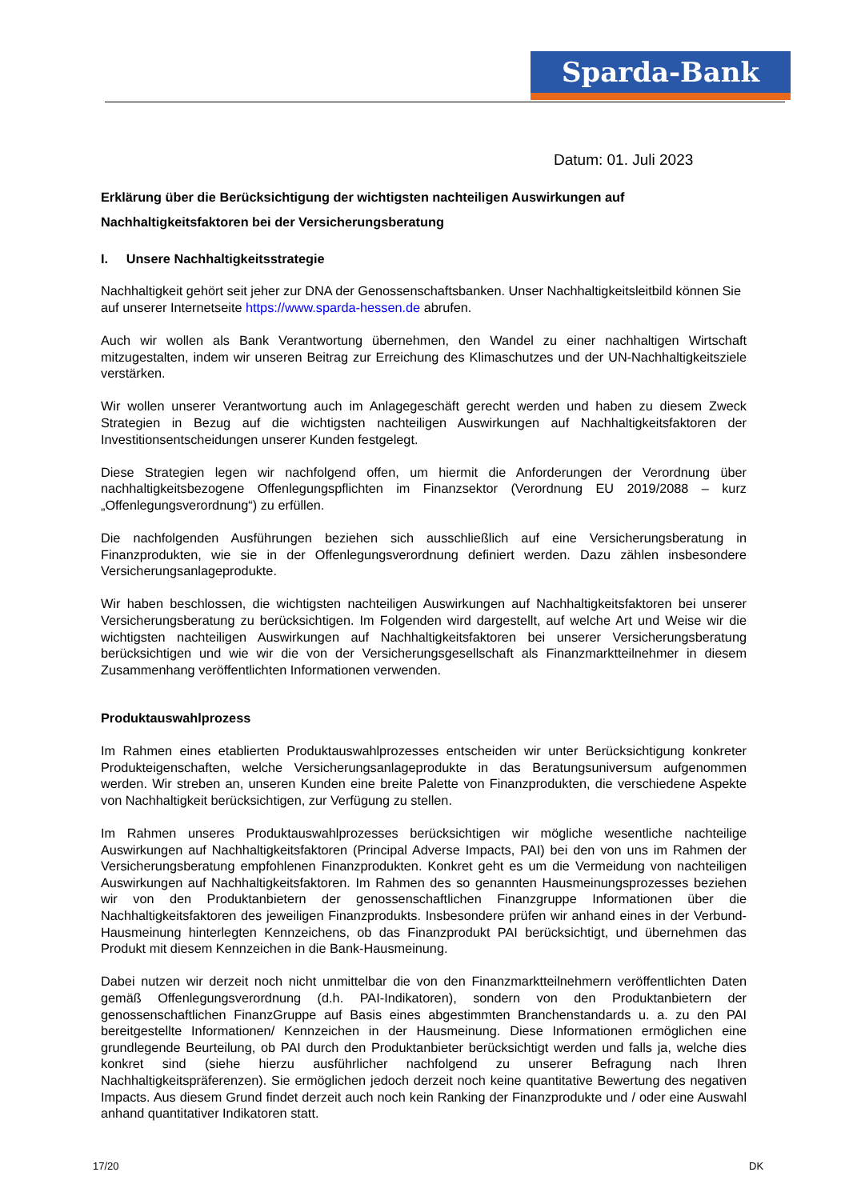Sparda-Bank
Datum: 01. Juli 2023
Erklärung über die Berücksichtigung der wichtigsten nachteiligen Auswirkungen auf Nachhaltigkeitsfaktoren bei der Versicherungsberatung
I. Unsere Nachhaltigkeitsstrategie
Nachhaltigkeit gehört seit jeher zur DNA der Genossenschaftsbanken. Unser Nachhaltigkeitsleitbild können Sie auf unserer Internetseite https://www.sparda-hessen.de abrufen.
Auch wir wollen als Bank Verantwortung übernehmen, den Wandel zu einer nachhaltigen Wirtschaft mitzugestalten, indem wir unseren Beitrag zur Erreichung des Klimaschutzes und der UN-Nachhaltigkeitsziele verstärken.
Wir wollen unserer Verantwortung auch im Anlagegeschäft gerecht werden und haben zu diesem Zweck Strategien in Bezug auf die wichtigsten nachteiligen Auswirkungen auf Nachhaltigkeitsfaktoren der Investitionsentscheidungen unserer Kunden festgelegt.
Diese Strategien legen wir nachfolgend offen, um hiermit die Anforderungen der Verordnung über nachhaltigkeitsbezogene Offenlegungspflichten im Finanzsektor (Verordnung EU 2019/2088 – kurz „Offenlegungsverordnung“) zu erfüllen.
Die nachfolgenden Ausführungen beziehen sich ausschließlich auf eine Versicherungsberatung in Finanzprodukten, wie sie in der Offenlegungsverordnung definiert werden. Dazu zählen insbesondere Versicherungsanlageprodukte.
Wir haben beschlossen, die wichtigsten nachteiligen Auswirkungen auf Nachhaltigkeitsfaktoren bei unserer Versicherungsberatung zu berücksichtigen. Im Folgenden wird dargestellt, auf welche Art und Weise wir die wichtigsten nachteiligen Auswirkungen auf Nachhaltigkeitsfaktoren bei unserer Versicherungsberatung berücksichtigen und wie wir die von der Versicherungsgesellschaft als Finanzmarktteilnehmer in diesem Zusammenhang veröffentlichten Informationen verwenden.
Produktauswahlprozess
Im Rahmen eines etablierten Produktauswahlprozesses entscheiden wir unter Berücksichtigung konkreter Produkteigenschaften, welche Versicherungsanlageprodukte in das Beratungsuniversum aufgenommen werden. Wir streben an, unseren Kunden eine breite Palette von Finanzprodukten, die verschiedene Aspekte von Nachhaltigkeit berücksichtigen, zur Verfügung zu stellen.
Im Rahmen unseres Produktauswahlprozesses berücksichtigen wir mögliche wesentliche nachteilige Auswirkungen auf Nachhaltigkeitsfaktoren (Principal Adverse Impacts, PAI) bei den von uns im Rahmen der Versicherungsberatung empfohlenen Finanzprodukten. Konkret geht es um die Vermeidung von nachteiligen Auswirkungen auf Nachhaltigkeitsfaktoren. Im Rahmen des so genannten Hausmeinungsprozesses beziehen wir von den Produktanbietern der genossenschaftlichen Finanzgruppe Informationen über die Nachhaltigkeitsfaktoren des jeweiligen Finanzprodukts. Insbesondere prüfen wir anhand eines in der Verbund-Hausmeinung hinterlegten Kennzeichens, ob das Finanzprodukt PAI berücksichtigt, und übernehmen das Produkt mit diesem Kennzeichen in die Bank-Hausmeinung.
Dabei nutzen wir derzeit noch nicht unmittelbar die von den Finanzmarktteilnehmern veröffentlichten Daten gemäß Offenlegungsverordnung (d.h. PAI-Indikatoren), sondern von den Produktanbietern der genossenschaftlichen FinanzGruppe auf Basis eines abgestimmten Branchenstandards u. a. zu den PAI bereitgestellte Informationen/ Kennzeichen in der Hausmeinung. Diese Informationen ermöglichen eine grundlegende Beurteilung, ob PAI durch den Produktanbieter berücksichtigt werden und falls ja, welche dies konkret sind (siehe hierzu ausführlicher nachfolgend zu unserer Befragung nach Ihren Nachhaltigkeitspräferenzen). Sie ermöglichen jedoch derzeit noch keine quantitative Bewertung des negativen Impacts. Aus diesem Grund findet derzeit auch noch kein Ranking der Finanzprodukte und / oder eine Auswahl anhand quantitativer Indikatoren statt.
17/20 DK